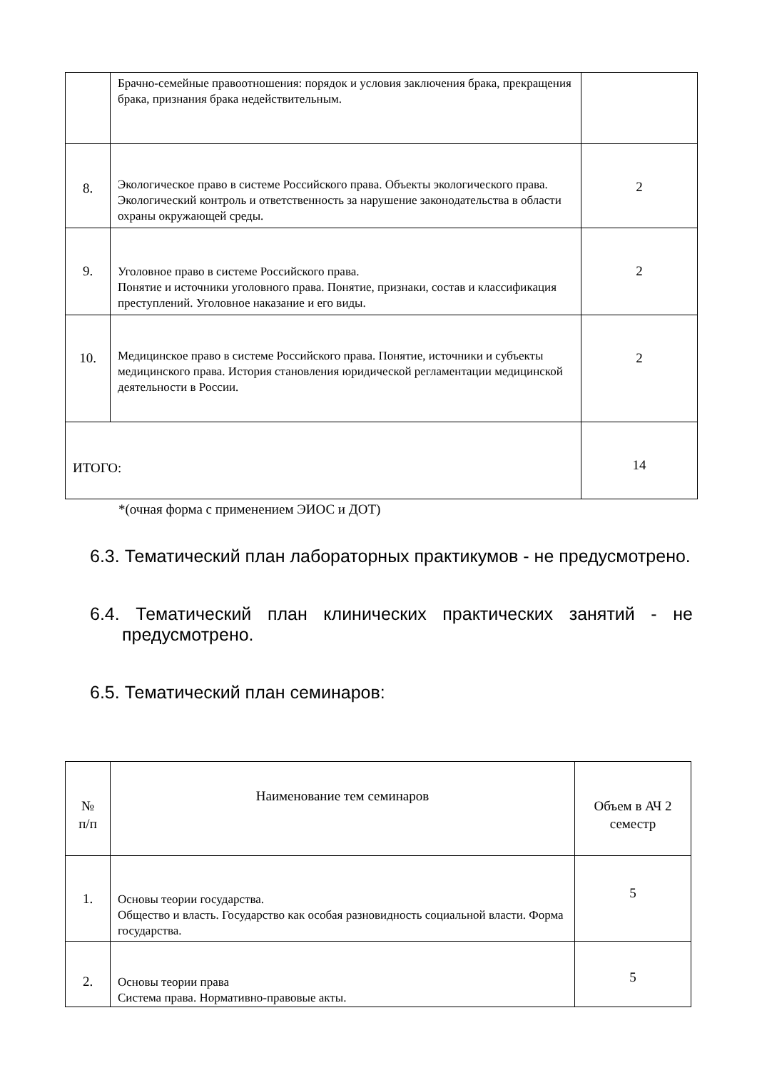| | Брачно-семейные правоотношения: порядок и условия заключения брака, прекращения брака, признания брака недействительным. | |
| 8. | Экологическое право в системе Российского права. Объекты экологического права. Экологический контроль и ответственность за нарушение законодательства в области охраны окружающей среды. | 2 |
| 9. | Уголовное право в системе Российского права. Понятие и источники уголовного права. Понятие, признаки, состав и классификация преступлений. Уголовное наказание и его виды. | 2 |
| 10. | Медицинское право в системе Российского права. Понятие, источники и субъекты медицинского права. История становления юридической регламентации медицинской деятельности в России. | 2 |
| ИТОГО: | | 14 |
*(очная форма с применением ЭИОС и ДОТ)
6.3. Тематический план лабораторных практикумов - не предусмотрено.
6.4. Тематический план клинических практических занятий - не
предусмотрено.
6.5. Тематический план семинаров:
| № п/п | Наименование тем семинаров | Объем в АЧ 2 семестр |
| 1. | Основы теории государства. Общество и власть. Государство как особая разновидность социальной власти. Форма государства. | 5 |
| 2. | Основы теории права Система права. Нормативно-правовые акты. | 5 |